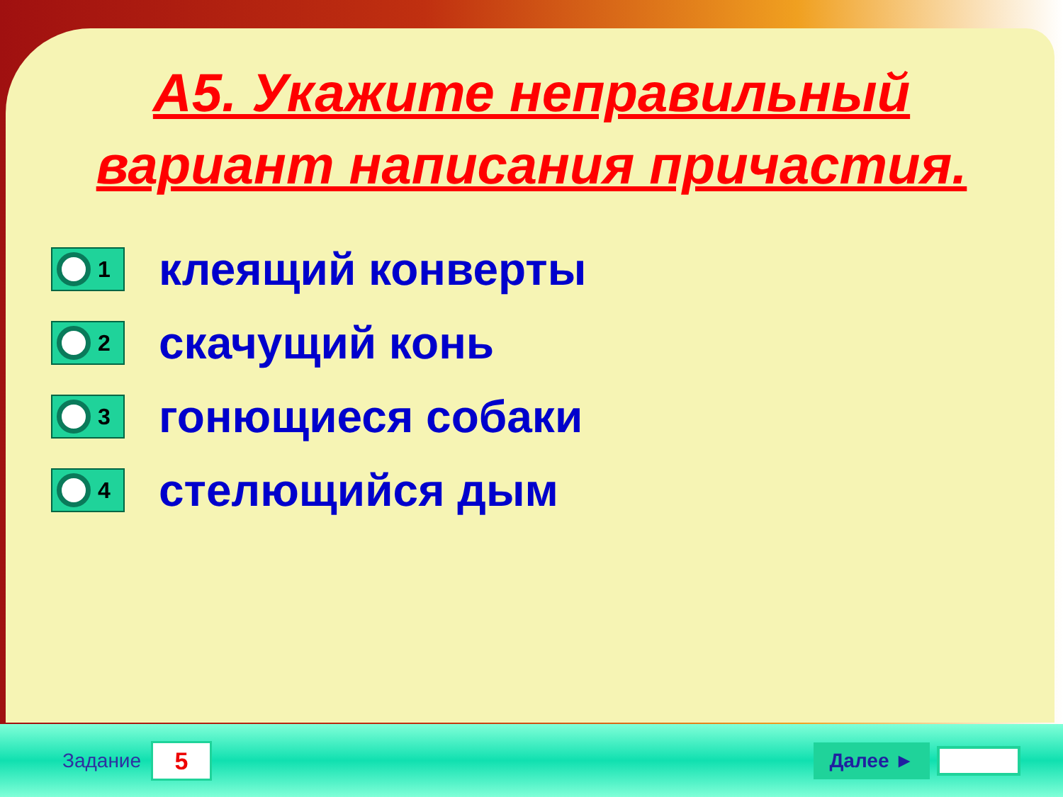А5. Укажите неправильный
вариант написания причастия.
1
клеящий конверты
2
скачущий конь
3
гонющиеся собаки
4
стелющийся дым
Задание
5
Далее ►